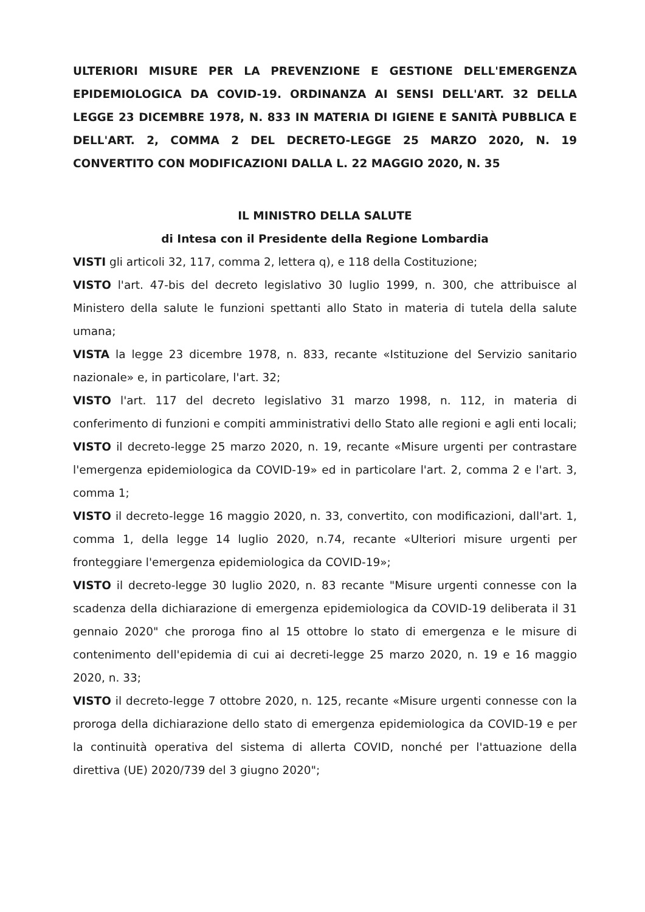ULTERIORI MISURE PER LA PREVENZIONE E GESTIONE DELL'EMERGENZA EPIDEMIOLOGICA DA COVID-19. ORDINANZA AI SENSI DELL'ART. 32 DELLA LEGGE 23 DICEMBRE 1978, N. 833 IN MATERIA DI IGIENE E SANITÀ PUBBLICA E DELL'ART. 2, COMMA 2 DEL DECRETO-LEGGE 25 MARZO 2020, N. 19 CONVERTITO CON MODIFICAZIONI DALLA L. 22 MAGGIO 2020, N. 35
IL MINISTRO DELLA SALUTE
di Intesa con il Presidente della Regione Lombardia
VISTI gli articoli 32, 117, comma 2, lettera q), e 118 della Costituzione;
VISTO l'art. 47-bis del decreto legislativo 30 luglio 1999, n. 300, che attribuisce al Ministero della salute le funzioni spettanti allo Stato in materia di tutela della salute umana;
VISTA la legge 23 dicembre 1978, n. 833, recante «Istituzione del Servizio sanitario nazionale» e, in particolare, l'art. 32;
VISTO l'art. 117 del decreto legislativo 31 marzo 1998, n. 112, in materia di conferimento di funzioni e compiti amministrativi dello Stato alle regioni e agli enti locali;
VISTO il decreto-legge 25 marzo 2020, n. 19, recante «Misure urgenti per contrastare l'emergenza epidemiologica da COVID-19» ed in particolare l'art. 2, comma 2 e l'art. 3, comma 1;
VISTO il decreto-legge 16 maggio 2020, n. 33, convertito, con modificazioni, dall'art. 1, comma 1, della legge 14 luglio 2020, n.74, recante «Ulteriori misure urgenti per fronteggiare l'emergenza epidemiologica da COVID-19»;
VISTO il decreto-legge 30 luglio 2020, n. 83 recante "Misure urgenti connesse con la scadenza della dichiarazione di emergenza epidemiologica da COVID-19 deliberata il 31 gennaio 2020" che proroga fino al 15 ottobre lo stato di emergenza e le misure di contenimento dell'epidemia di cui ai decreti-legge 25 marzo 2020, n. 19 e 16 maggio 2020, n. 33;
VISTO il decreto-legge 7 ottobre 2020, n. 125, recante «Misure urgenti connesse con la proroga della dichiarazione dello stato di emergenza epidemiologica da COVID-19 e per la continuità operativa del sistema di allerta COVID, nonché per l'attuazione della direttiva (UE) 2020/739 del 3 giugno 2020";